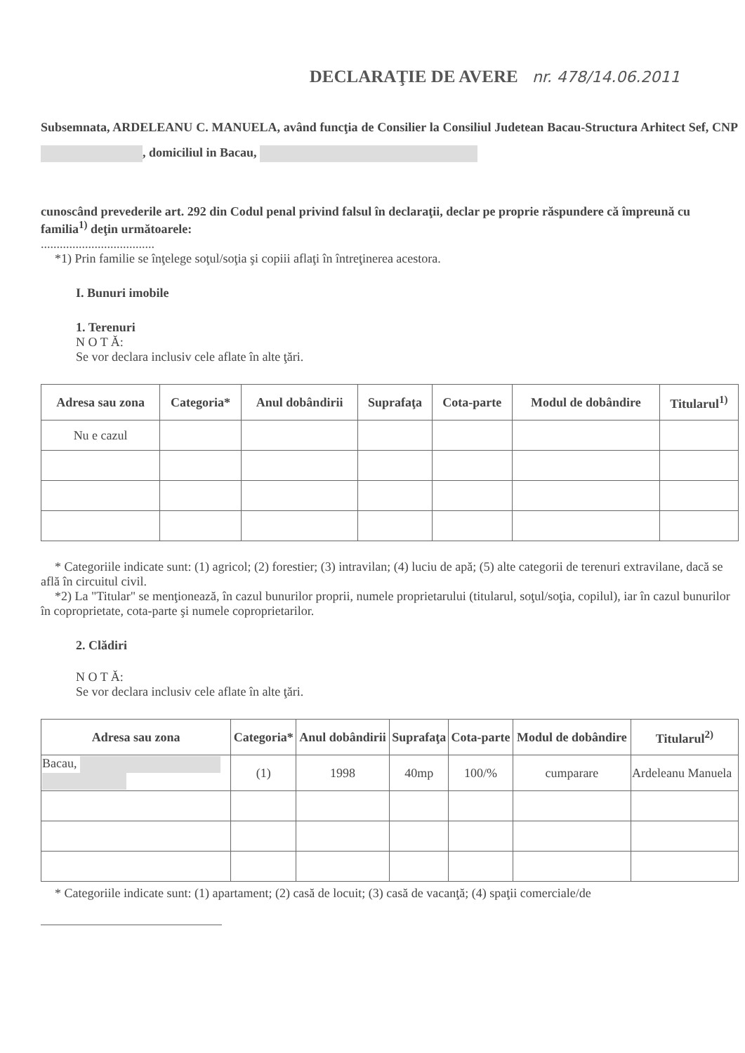DECLARAŢIE DE AVERE nr. 478/14.06.2011
Subsemnata, ARDELEANU C. MANUELA, având funcţia de Consilier la Consiliul Judetean Bacau-Structura Arhitect Sef, CNP , domiciliul in Bacau,
cunoscând prevederile art. 292 din Codul penal privind falsul în declaraţii, declar pe proprie răspundere că împreună cu familia<sup>1)</sup> deţin următoarele:
....................................
*1) Prin familie se înţelege soţul/soţia şi copiii aflaţi în întreţinerea acestora.
I. Bunuri imobile
1. Terenuri
N O T Ă:
Se vor declara inclusiv cele aflate în alte ţări.
| Adresa sau zona | Categoria* | Anul dobândirii | Suprafaţa | Cota-parte | Modul de dobândire | Titularul<sup>1)</sup> |
| --- | --- | --- | --- | --- | --- | --- |
| Nu e cazul | | | | | | |
* Categoriile indicate sunt: (1) agricol; (2) forestier; (3) intravilan; (4) luciu de apă; (5) alte categorii de terenuri extravilane, dacă se află în circuitul civil.
*2) La "Titular" se menţionează, în cazul bunurilor proprii, numele proprietarului (titularul, soţul/soţia, copilul), iar în cazul bunurilor în coproprietate, cota-parte şi numele coproprietarilor.
2. Clădiri
N O T Ă:
Se vor declara inclusiv cele aflate în alte ţări.
| Adresa sau zona | Categoria* | Anul dobândirii | Suprafaţa | Cota-parte | Modul de dobândire | Titularul<sup>2)</sup> |
| --- | --- | --- | --- | --- | --- | --- |
| Bacau, | (1) | 1998 | 40mp | 100/% | cumparare | Ardeleanu Manuela |
* Categoriile indicate sunt: (1) apartament; (2) casă de locuit; (3) casă de vacanţă; (4) spaţii comerciale/de